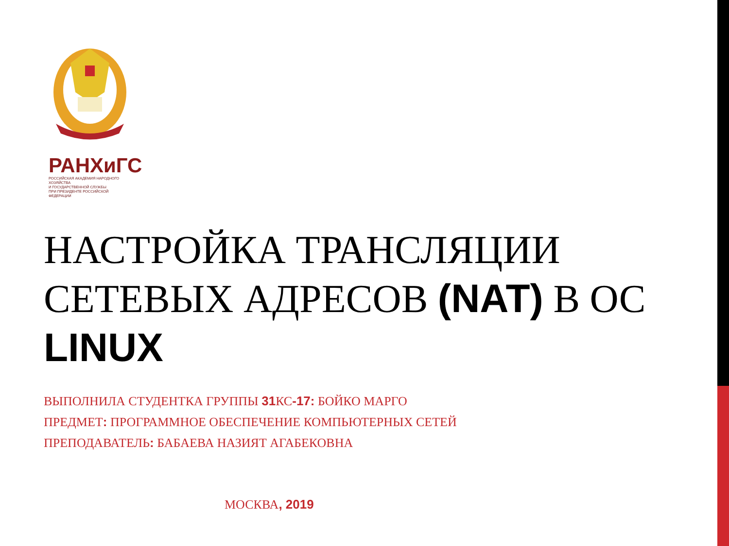РАНХиГС
РОССИЙСКАЯ АКАДЕМИЯ НАРОДНОГО ХОЗЯЙСТВА
И ГОСУДАРСТВЕННОЙ СЛУЖБЫ
ПРИ ПРЕЗИДЕНТЕ РОССИЙСКОЙ ФЕДЕРАЦИИ
НАСТРОЙКА ТРАНСЛЯЦИИ СЕТЕВЫХ АДРЕСОВ (NAT) В ОС LINUX
ВЫПОЛНИЛА СТУДЕНТКА ГРУППЫ 31 КС-17: БОЙКО МАРГО
ПРЕДМЕТ: ПРОГРАММНОЕ ОБЕСПЕЧЕНИЕ КОМПЬЮТЕРНЫХ СЕТЕЙ
ПРЕПОДАВАТЕЛЬ: БАБАЕВА НАЗИЯТ АГАБЕКОВНА
МОСКВА, 2019